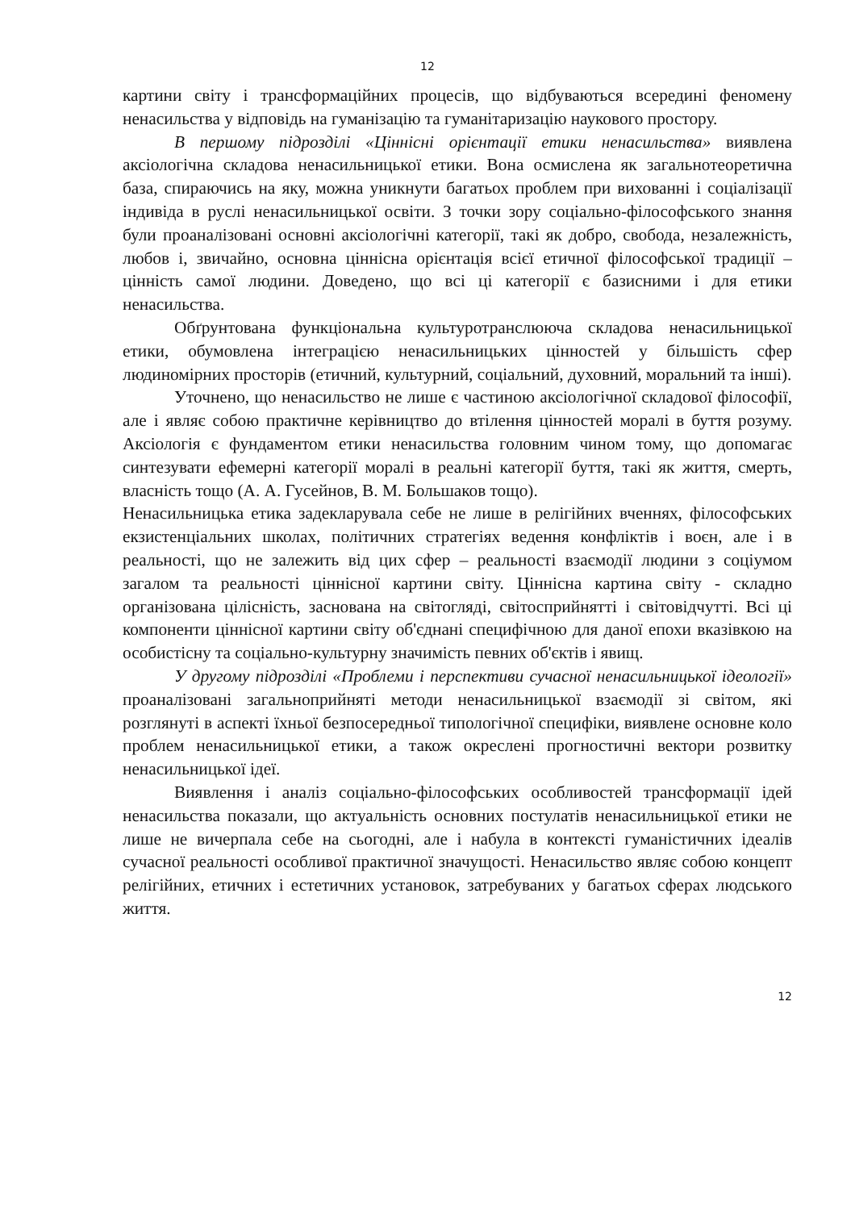12
картини світу і трансформаційних процесів, що відбуваються всередині феномену ненасильства у відповідь на гуманізацію та гуманітаризацію наукового простору.
В першому підрозділі «Ціннісні орієнтації етики ненасильства» виявлена аксіологічна складова ненасильницької етики. Вона осмислена як загальнотеоретична база, спираючись на яку, можна уникнути багатьох проблем при вихованні і соціалізації індивіда в руслі ненасильницької освіти. З точки зору соціально-філософського знання були проаналізовані основні аксіологічні категорії, такі як добро, свобода, незалежність, любов і, звичайно, основна ціннісна орієнтація всієї етичної філософської традиції – цінність самої людини. Доведено, що всі ці категорії є базисними і для етики ненасильства.
Обґрунтована функціональна культуротранслююча складова ненасильницької етики, обумовлена інтеграцією ненасильницьких цінностей у більшість сфер людиномірних просторів (етичний, культурний, соціальний, духовний, моральний та інші).
Уточнено, що ненасильство не лише є частиною аксіологічної складової філософії, але і являє собою практичне керівництво до втілення цінностей моралі в буття розуму. Аксіологія є фундаментом етики ненасильства головним чином тому, що допомагає синтезувати ефемерні категорії моралі в реальні категорії буття, такі як життя, смерть, власність тощо (А. А. Гусейнов, В. М. Большаков тощо).
Ненасильницька етика задекларувала себе не лише в релігійних вченнях, філософських екзистенціальних школах, політичних стратегіях ведення конфліктів і воєн, але і в реальності, що не залежить від цих сфер – реальності взаємодії людини з соціумом загалом та реальності ціннісної картини світу. Ціннісна картина світу - складно організована цілісність, заснована на світогляді, світосприйнятті і світовідчутті. Всі ці компоненти ціннісної картини світу об'єднані специфічною для даної епохи вказівкою на особистісну та соціально-культурну значимість певних об'єктів і явищ.
У другому підрозділі «Проблеми і перспективи сучасної ненасильницької ідеології» проаналізовані загальноприйняті методи ненасильницької взаємодії зі світом, які розглянуті в аспекті їхньої безпосередньої типологічної специфіки, виявлене основне коло проблем ненасильницької етики, а також окреслені прогностичні вектори розвитку ненасильницької ідеї.
Виявлення і аналіз соціально-філософських особливостей трансформації ідей ненасильства показали, що актуальність основних постулатів ненасильницької етики не лише не вичерпала себе на сьогодні, але і набула в контексті гуманістичних ідеалів сучасної реальності особливої практичної значущості. Ненасильство являє собою концепт релігійних, етичних і естетичних установок, затребуваних у багатьох сферах людського життя.
12